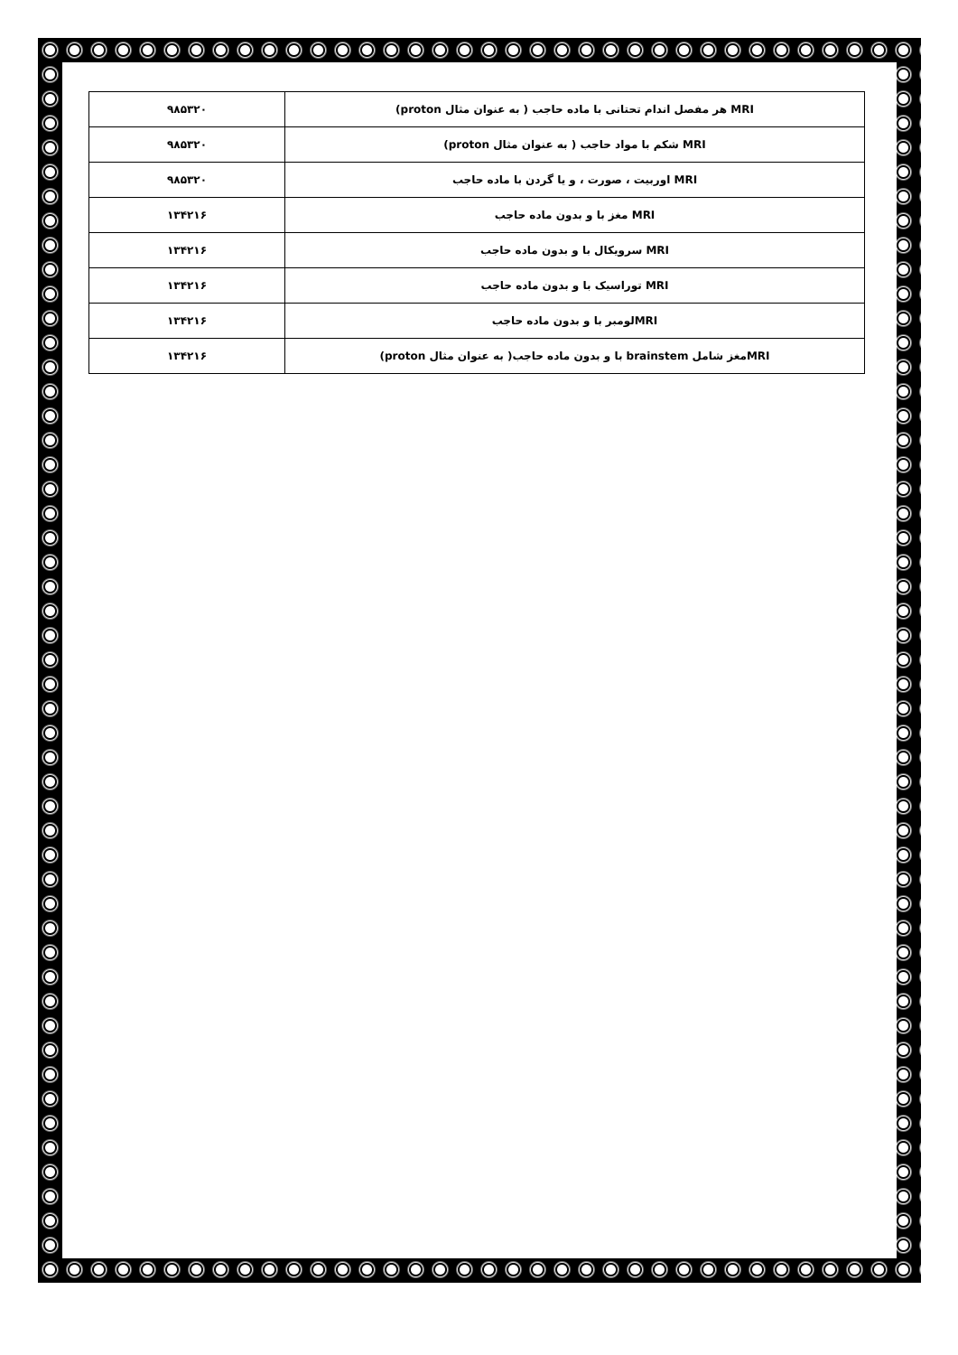| MRI هر مفصل اندام تحتانی با ماده حاجب ( به عنوان مثال proton) | ۹۸۵۳۲۰ |
| MRI شکم با مواد حاجب ( به عنوان مثال proton) | ۹۸۵۳۲۰ |
| MRI اوربیت ، صورت ، و یا گردن با ماده حاجب | ۹۸۵۳۲۰ |
| MRI مغز با و بدون ماده حاجب | ۱۳۴۲۱۶ |
| MRI سرویکال با و بدون ماده حاجب | ۱۳۴۲۱۶ |
| MRI توراسیک با و بدون ماده حاجب | ۱۳۴۲۱۶ |
| MRIلومبر با و بدون ماده حاجب | ۱۳۴۲۱۶ |
| MRIمغز شامل brainstem با و بدون ماده حاجب( به عنوان مثال proton) | ۱۳۴۲۱۶ |